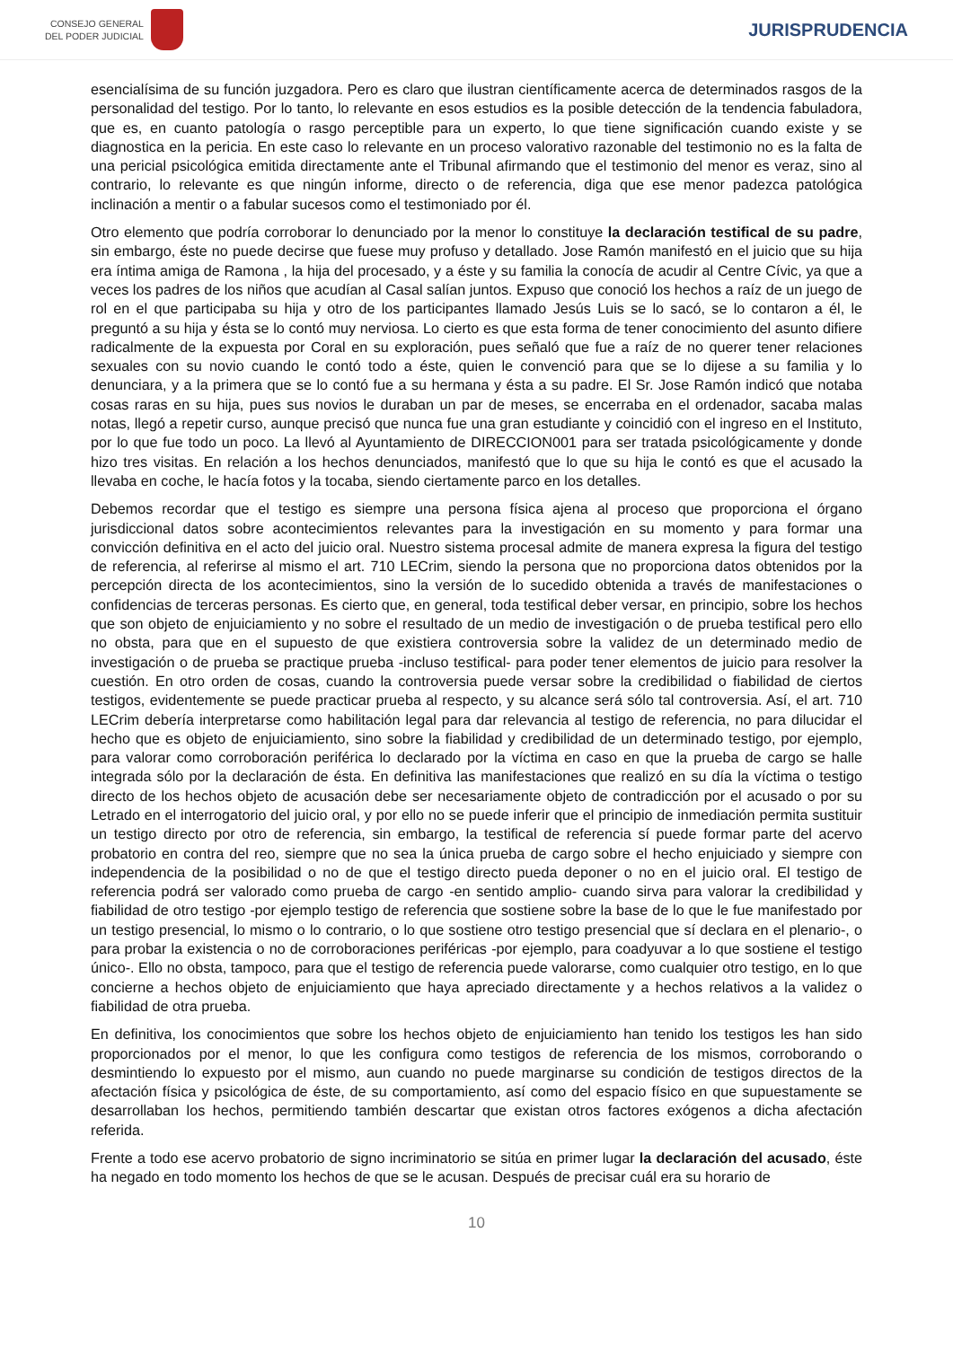CONSEJO GENERAL
DEL PODER JUDICIAL
JURISPRUDENCIA
esencialísima de su función juzgadora. Pero es claro que ilustran científicamente acerca de determinados rasgos de la personalidad del testigo. Por lo tanto, lo relevante en esos estudios es la posible detección de la tendencia fabuladora, que es, en cuanto patología o rasgo perceptible para un experto, lo que tiene significación cuando existe y se diagnostica en la pericia. En este caso lo relevante en un proceso valorativo razonable del testimonio no es la falta de una pericial psicológica emitida directamente ante el Tribunal afirmando que el testimonio del menor es veraz, sino al contrario, lo relevante es que ningún informe, directo o de referencia, diga que ese menor padezca patológica inclinación a mentir o a fabular sucesos como el testimoniado por él.
Otro elemento que podría corroborar lo denunciado por la menor lo constituye la declaración testifical de su padre, sin embargo, éste no puede decirse que fuese muy profuso y detallado. Jose Ramón manifestó en el juicio que su hija era íntima amiga de Ramona , la hija del procesado, y a éste y su familia la conocía de acudir al Centre Cívic, ya que a veces los padres de los niños que acudían al Casal salían juntos. Expuso que conoció los hechos a raíz de un juego de rol en el que participaba su hija y otro de los participantes llamado Jesús Luis se lo sacó, se lo contaron a él, le preguntó a su hija y ésta se lo contó muy nerviosa. Lo cierto es que esta forma de tener conocimiento del asunto difiere radicalmente de la expuesta por Coral en su exploración, pues señaló que fue a raíz de no querer tener relaciones sexuales con su novio cuando le contó todo a éste, quien le convenció para que se lo dijese a su familia y lo denunciara, y a la primera que se lo contó fue a su hermana y ésta a su padre. El Sr. Jose Ramón indicó que notaba cosas raras en su hija, pues sus novios le duraban un par de meses, se encerraba en el ordenador, sacaba malas notas, llegó a repetir curso, aunque precisó que nunca fue una gran estudiante y coincidió con el ingreso en el Instituto, por lo que fue todo un poco. La llevó al Ayuntamiento de DIRECCION001 para ser tratada psicológicamente y donde hizo tres visitas. En relación a los hechos denunciados, manifestó que lo que su hija le contó es que el acusado la llevaba en coche, le hacía fotos y la tocaba, siendo ciertamente parco en los detalles.
Debemos recordar que el testigo es siempre una persona física ajena al proceso que proporciona el órgano jurisdiccional datos sobre acontecimientos relevantes para la investigación en su momento y para formar una convicción definitiva en el acto del juicio oral. Nuestro sistema procesal admite de manera expresa la figura del testigo de referencia, al referirse al mismo el art. 710 LECrim, siendo la persona que no proporciona datos obtenidos por la percepción directa de los acontecimientos, sino la versión de lo sucedido obtenida a través de manifestaciones o confidencias de terceras personas. Es cierto que, en general, toda testifical deber versar, en principio, sobre los hechos que son objeto de enjuiciamiento y no sobre el resultado de un medio de investigación o de prueba testifical pero ello no obsta, para que en el supuesto de que existiera controversia sobre la validez de un determinado medio de investigación o de prueba se practique prueba -incluso testifical- para poder tener elementos de juicio para resolver la cuestión. En otro orden de cosas, cuando la controversia puede versar sobre la credibilidad o fiabilidad de ciertos testigos, evidentemente se puede practicar prueba al respecto, y su alcance será sólo tal controversia. Así, el art. 710 LECrim debería interpretarse como habilitación legal para dar relevancia al testigo de referencia, no para dilucidar el hecho que es objeto de enjuiciamiento, sino sobre la fiabilidad y credibilidad de un determinado testigo, por ejemplo, para valorar como corroboración periférica lo declarado por la víctima en caso en que la prueba de cargo se halle integrada sólo por la declaración de ésta. En definitiva las manifestaciones que realizó en su día la víctima o testigo directo de los hechos objeto de acusación debe ser necesariamente objeto de contradicción por el acusado o por su Letrado en el interrogatorio del juicio oral, y por ello no se puede inferir que el principio de inmediación permita sustituir un testigo directo por otro de referencia, sin embargo, la testifical de referencia sí puede formar parte del acervo probatorio en contra del reo, siempre que no sea la única prueba de cargo sobre el hecho enjuiciado y siempre con independencia de la posibilidad o no de que el testigo directo pueda deponer o no en el juicio oral. El testigo de referencia podrá ser valorado como prueba de cargo -en sentido amplio- cuando sirva para valorar la credibilidad y fiabilidad de otro testigo -por ejemplo testigo de referencia que sostiene sobre la base de lo que le fue manifestado por un testigo presencial, lo mismo o lo contrario, o lo que sostiene otro testigo presencial que sí declara en el plenario-, o para probar la existencia o no de corroboraciones periféricas -por ejemplo, para coadyuvar a lo que sostiene el testigo único-. Ello no obsta, tampoco, para que el testigo de referencia puede valorarse, como cualquier otro testigo, en lo que concierne a hechos objeto de enjuiciamiento que haya apreciado directamente y a hechos relativos a la validez o fiabilidad de otra prueba.
En definitiva, los conocimientos que sobre los hechos objeto de enjuiciamiento han tenido los testigos les han sido proporcionados por el menor, lo que les configura como testigos de referencia de los mismos, corroborando o desmintiendo lo expuesto por el mismo, aun cuando no puede marginarse su condición de testigos directos de la afectación física y psicológica de éste, de su comportamiento, así como del espacio físico en que supuestamente se desarrollaban los hechos, permitiendo también descartar que existan otros factores exógenos a dicha afectación referida.
Frente a todo ese acervo probatorio de signo incriminatorio se sitúa en primer lugar la declaración del acusado, éste ha negado en todo momento los hechos de que se le acusan. Después de precisar cuál era su horario de
10